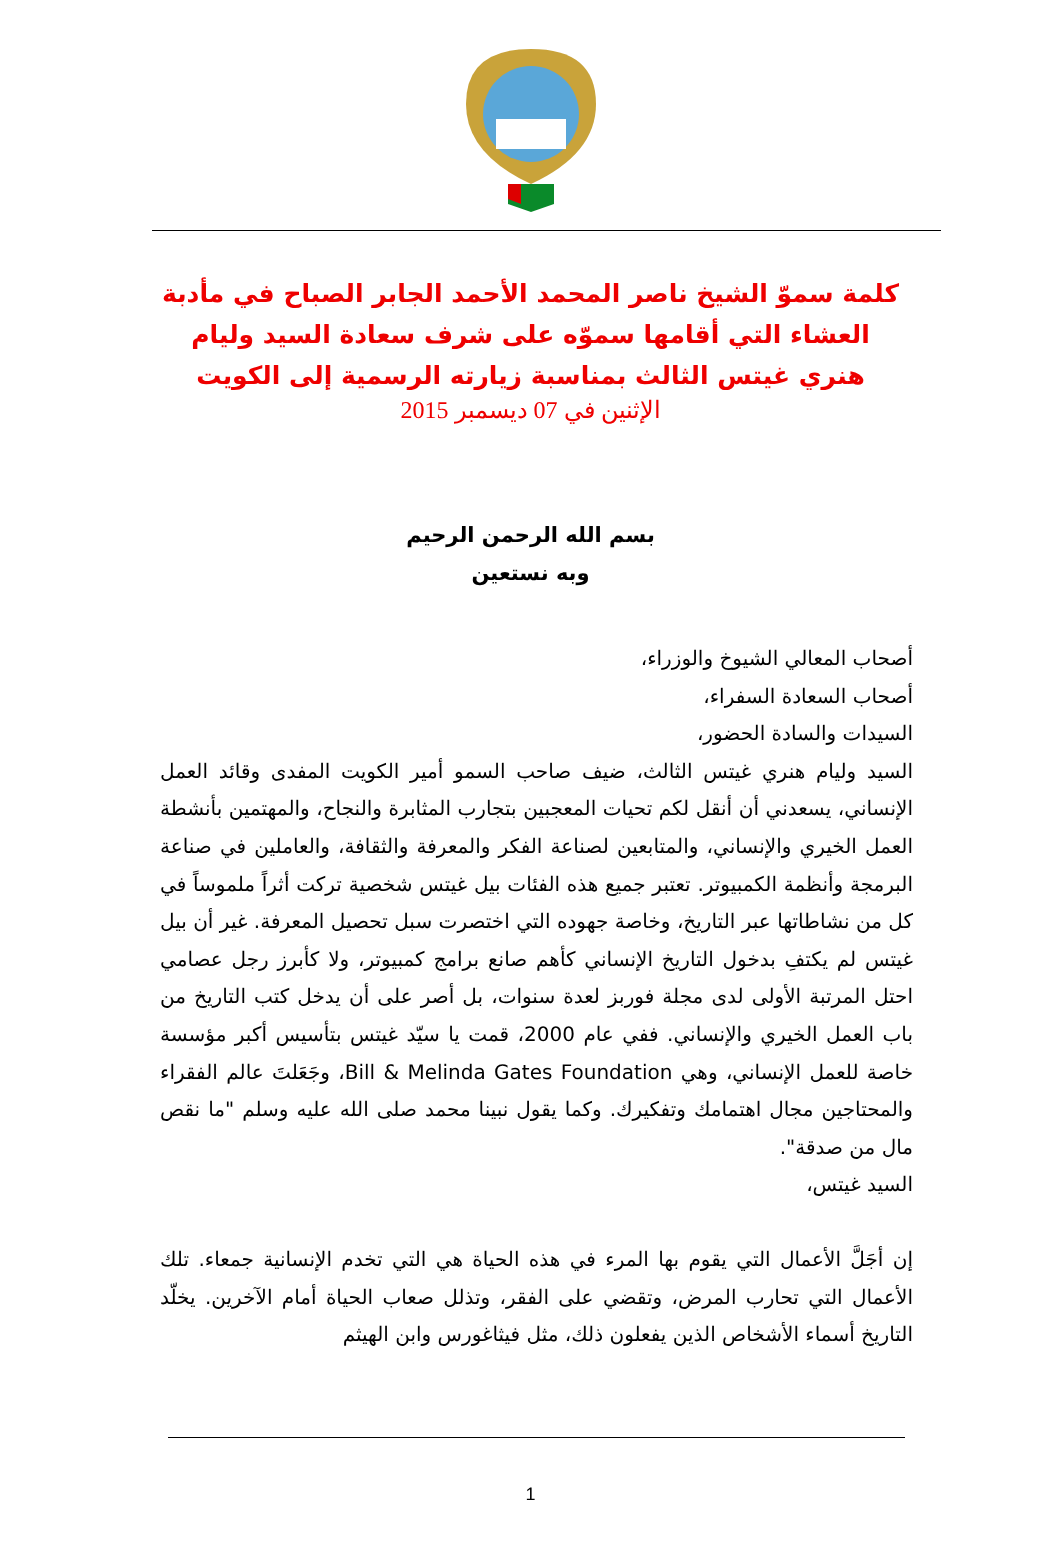كلمة سموّ الشيخ ناصر المحمد الأحمد الجابر الصباح في مأدبة العشاء التي أقامها سموّه على شرف سعادة السيد وليام هنري غيتس الثالث بمناسبة زيارته الرسمية إلى الكويت
الإثنين في 07 ديسمبر 2015
بسم الله الرحمن الرحيم
وبه نستعين
أصحاب المعالي الشيوخ والوزراء،
أصحاب السعادة السفراء،
السيدات والسادة الحضور،
السيد وليام هنري غيتس الثالث، ضيف صاحب السمو أمير الكويت المفدى وقائد العمل الإنساني، يسعدني أن أنقل لكم تحيات المعجبين بتجارب المثابرة والنجاح، والمهتمين بأنشطة العمل الخيري والإنساني، والمتابعين لصناعة الفكر والمعرفة والثقافة، والعاملين في صناعة البرمجة وأنظمة الكمبيوتر. تعتبر جميع هذه الفئات بيل غيتس شخصية تركت أثراً ملموساً في كل من نشاطاتها عبر التاريخ، وخاصة جهوده التي اختصرت سبل تحصيل المعرفة. غير أن بيل غيتس لم يكتفِ بدخول التاريخ الإنساني كأهم صانع برامج كمبيوتر، ولا كأبرز رجل عصامي احتل المرتبة الأولى لدى مجلة فوربز لعدة سنوات، بل أصر على أن يدخل كتب التاريخ من باب العمل الخيري والإنساني. ففي عام 2000، قمت يا سيّد غيتس بتأسيس أكبر مؤسسة خاصة للعمل الإنساني، وهي Bill & Melinda Gates Foundation، وجَعَلتَ عالم الفقراء والمحتاجين مجال اهتمامك وتفكيرك. وكما يقول نبينا محمد صلى الله عليه وسلم "ما نقص مال من صدقة".
السيد غيتس،
إن أجَلَّ الأعمال التي يقوم بها المرء في هذه الحياة هي التي تخدم الإنسانية جمعاء. تلك الأعمال التي تحارب المرض، وتقضي على الفقر، وتذلل صعاب الحياة أمام الآخرين. يخلّد التاريخ أسماء الأشخاص الذين يفعلون ذلك، مثل فيثاغورس وابن الهيثم
1